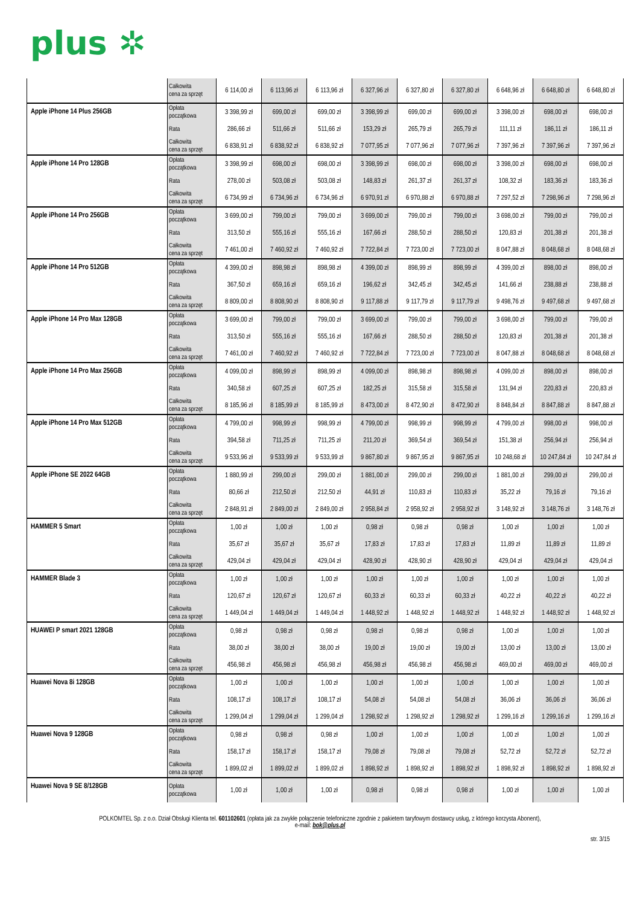plus ✲
| | Całkowita cena za sprzęt | 6 114,00 zł | 6 113,96 zł | 6 113,96 zł | 6 327,96 zł | 6 327,80 zł | 6 327,80 zł | 6 648,96 zł | 6 648,80 zł | 6 648,80 zł |
| Apple iPhone 14 Plus 256GB | Opłata początkowa | 3 398,99 zł | 699,00 zł | 699,00 zł | 3 398,99 zł | 699,00 zł | 699,00 zł | 3 398,00 zł | 698,00 zł | 698,00 zł |
| | Rata | 286,66 zł | 511,66 zł | 511,66 zł | 153,29 zł | 265,79 zł | 265,79 zł | 111,11 zł | 186,11 zł | 186,11 zł |
| | Całkowita cena za sprzęt | 6 838,91 zł | 6 838,92 zł | 6 838,92 zł | 7 077,95 zł | 7 077,96 zł | 7 077,96 zł | 7 397,96 zł | 7 397,96 zł | 7 397,96 zł |
| Apple iPhone 14 Pro 128GB | Opłata początkowa | 3 398,99 zł | 698,00 zł | 698,00 zł | 3 398,99 zł | 698,00 zł | 698,00 zł | 3 398,00 zł | 698,00 zł | 698,00 zł |
| | Rata | 278,00 zł | 503,08 zł | 503,08 zł | 148,83 zł | 261,37 zł | 261,37 zł | 108,32 zł | 183,36 zł | 183,36 zł |
| | Całkowita cena za sprzęt | 6 734,99 zł | 6 734,96 zł | 6 734,96 zł | 6 970,91 zł | 6 970,88 zł | 6 970,88 zł | 7 297,52 zł | 7 298,96 zł | 7 298,96 zł |
| Apple iPhone 14 Pro 256GB | Opłata początkowa | 3 699,00 zł | 799,00 zł | 799,00 zł | 3 699,00 zł | 799,00 zł | 799,00 zł | 3 698,00 zł | 799,00 zł | 799,00 zł |
| | Rata | 313,50 zł | 555,16 zł | 555,16 zł | 167,66 zł | 288,50 zł | 288,50 zł | 120,83 zł | 201,38 zł | 201,38 zł |
| | Całkowita cena za sprzęt | 7 461,00 zł | 7 460,92 zł | 7 460,92 zł | 7 722,84 zł | 7 723,00 zł | 7 723,00 zł | 8 047,88 zł | 8 048,68 zł | 8 048,68 zł |
| Apple iPhone 14 Pro 512GB | Opłata początkowa | 4 399,00 zł | 898,98 zł | 898,98 zł | 4 399,00 zł | 898,99 zł | 898,99 zł | 4 399,00 zł | 898,00 zł | 898,00 zł |
| | Rata | 367,50 zł | 659,16 zł | 659,16 zł | 196,62 zł | 342,45 zł | 342,45 zł | 141,66 zł | 238,88 zł | 238,88 zł |
| | Całkowita cena za sprzęt | 8 809,00 zł | 8 808,90 zł | 8 808,90 zł | 9 117,88 zł | 9 117,79 zł | 9 117,79 zł | 9 498,76 zł | 9 497,68 zł | 9 497,68 zł |
| Apple iPhone 14 Pro Max 128GB | Opłata początkowa | 3 699,00 zł | 799,00 zł | 799,00 zł | 3 699,00 zł | 799,00 zł | 799,00 zł | 3 698,00 zł | 799,00 zł | 799,00 zł |
| | Rata | 313,50 zł | 555,16 zł | 555,16 zł | 167,66 zł | 288,50 zł | 288,50 zł | 120,83 zł | 201,38 zł | 201,38 zł |
| | Całkowita cena za sprzęt | 7 461,00 zł | 7 460,92 zł | 7 460,92 zł | 7 722,84 zł | 7 723,00 zł | 7 723,00 zł | 8 047,88 zł | 8 048,68 zł | 8 048,68 zł |
| Apple iPhone 14 Pro Max 256GB | Opłata początkowa | 4 099,00 zł | 898,99 zł | 898,99 zł | 4 099,00 zł | 898,98 zł | 898,98 zł | 4 099,00 zł | 898,00 zł | 898,00 zł |
| | Rata | 340,58 zł | 607,25 zł | 607,25 zł | 182,25 zł | 315,58 zł | 315,58 zł | 131,94 zł | 220,83 zł | 220,83 zł |
| | Całkowita cena za sprzęt | 8 185,96 zł | 8 185,99 zł | 8 185,99 zł | 8 473,00 zł | 8 472,90 zł | 8 472,90 zł | 8 848,84 zł | 8 847,88 zł | 8 847,88 zł |
| Apple iPhone 14 Pro Max 512GB | Opłata początkowa | 4 799,00 zł | 998,99 zł | 998,99 zł | 4 799,00 zł | 998,99 zł | 998,99 zł | 4 799,00 zł | 998,00 zł | 998,00 zł |
| | Rata | 394,58 zł | 711,25 zł | 711,25 zł | 211,20 zł | 369,54 zł | 369,54 zł | 151,38 zł | 256,94 zł | 256,94 zł |
| | Całkowita cena za sprzęt | 9 533,96 zł | 9 533,99 zł | 9 533,99 zł | 9 867,80 zł | 9 867,95 zł | 9 867,95 zł | 10 248,68 zł | 10 247,84 zł | 10 247,84 zł |
| Apple iPhone SE 2022 64GB | Opłata początkowa | 1 880,99 zł | 299,00 zł | 299,00 zł | 1 881,00 zł | 299,00 zł | 299,00 zł | 1 881,00 zł | 299,00 zł | 299,00 zł |
| | Rata | 80,66 zł | 212,50 zł | 212,50 zł | 44,91 zł | 110,83 zł | 110,83 zł | 35,22 zł | 79,16 zł | 79,16 zł |
| | Całkowita cena za sprzęt | 2 848,91 zł | 2 849,00 zł | 2 849,00 zł | 2 958,84 zł | 2 958,92 zł | 2 958,92 zł | 3 148,92 zł | 3 148,76 zł | 3 148,76 zł |
| HAMMER 5 Smart | Opłata początkowa | 1,00 zł | 1,00 zł | 1,00 zł | 0,98 zł | 0,98 zł | 0,98 zł | 1,00 zł | 1,00 zł | 1,00 zł |
| | Rata | 35,67 zł | 35,67 zł | 35,67 zł | 17,83 zł | 17,83 zł | 17,83 zł | 11,89 zł | 11,89 zł | 11,89 zł |
| | Całkowita cena za sprzęt | 429,04 zł | 429,04 zł | 429,04 zł | 428,90 zł | 428,90 zł | 428,90 zł | 429,04 zł | 429,04 zł | 429,04 zł |
| HAMMER Blade 3 | Opłata początkowa | 1,00 zł | 1,00 zł | 1,00 zł | 1,00 zł | 1,00 zł | 1,00 zł | 1,00 zł | 1,00 zł | 1,00 zł |
| | Rata | 120,67 zł | 120,67 zł | 120,67 zł | 60,33 zł | 60,33 zł | 60,33 zł | 40,22 zł | 40,22 zł | 40,22 zł |
| | Całkowita cena za sprzęt | 1 449,04 zł | 1 449,04 zł | 1 449,04 zł | 1 448,92 zł | 1 448,92 zł | 1 448,92 zł | 1 448,92 zł | 1 448,92 zł | 1 448,92 zł |
| HUAWEI P smart 2021 128GB | Opłata początkowa | 0,98 zł | 0,98 zł | 0,98 zł | 0,98 zł | 0,98 zł | 0,98 zł | 1,00 zł | 1,00 zł | 1,00 zł |
| | Rata | 38,00 zł | 38,00 zł | 38,00 zł | 19,00 zł | 19,00 zł | 19,00 zł | 13,00 zł | 13,00 zł | 13,00 zł |
| | Całkowita cena za sprzęt | 456,98 zł | 456,98 zł | 456,98 zł | 456,98 zł | 456,98 zł | 456,98 zł | 469,00 zł | 469,00 zł | 469,00 zł |
| Huawei Nova 8i 128GB | Opłata początkowa | 1,00 zł | 1,00 zł | 1,00 zł | 1,00 zł | 1,00 zł | 1,00 zł | 1,00 zł | 1,00 zł | 1,00 zł |
| | Rata | 108,17 zł | 108,17 zł | 108,17 zł | 54,08 zł | 54,08 zł | 54,08 zł | 36,06 zł | 36,06 zł | 36,06 zł |
| | Całkowita cena za sprzęt | 1 299,04 zł | 1 299,04 zł | 1 299,04 zł | 1 298,92 zł | 1 298,92 zł | 1 298,92 zł | 1 299,16 zł | 1 299,16 zł | 1 299,16 zł |
| Huawei Nova 9 128GB | Opłata początkowa | 0,98 zł | 0,98 zł | 0,98 zł | 1,00 zł | 1,00 zł | 1,00 zł | 1,00 zł | 1,00 zł | 1,00 zł |
| | Rata | 158,17 zł | 158,17 zł | 158,17 zł | 79,08 zł | 79,08 zł | 79,08 zł | 52,72 zł | 52,72 zł | 52,72 zł |
| | Całkowita cena za sprzęt | 1 899,02 zł | 1 899,02 zł | 1 899,02 zł | 1 898,92 zł | 1 898,92 zł | 1 898,92 zł | 1 898,92 zł | 1 898,92 zł | 1 898,92 zł |
| Huawei Nova 9 SE 8/128GB | Opłata początkowa | 1,00 zł | 1,00 zł | 1,00 zł | 0,98 zł | 0,98 zł | 0,98 zł | 1,00 zł | 1,00 zł | 1,00 zł |
POLKOMTEL Sp. z o.o. Dział Obsługi Klienta tel. 601102601 (opłata jak za zwykłe połączenie telefoniczne zgodnie z pakietem taryfowym dostawcy usług, z którego korzysta Abonent),
e-mail: bok@plus.pl
str. 3/15